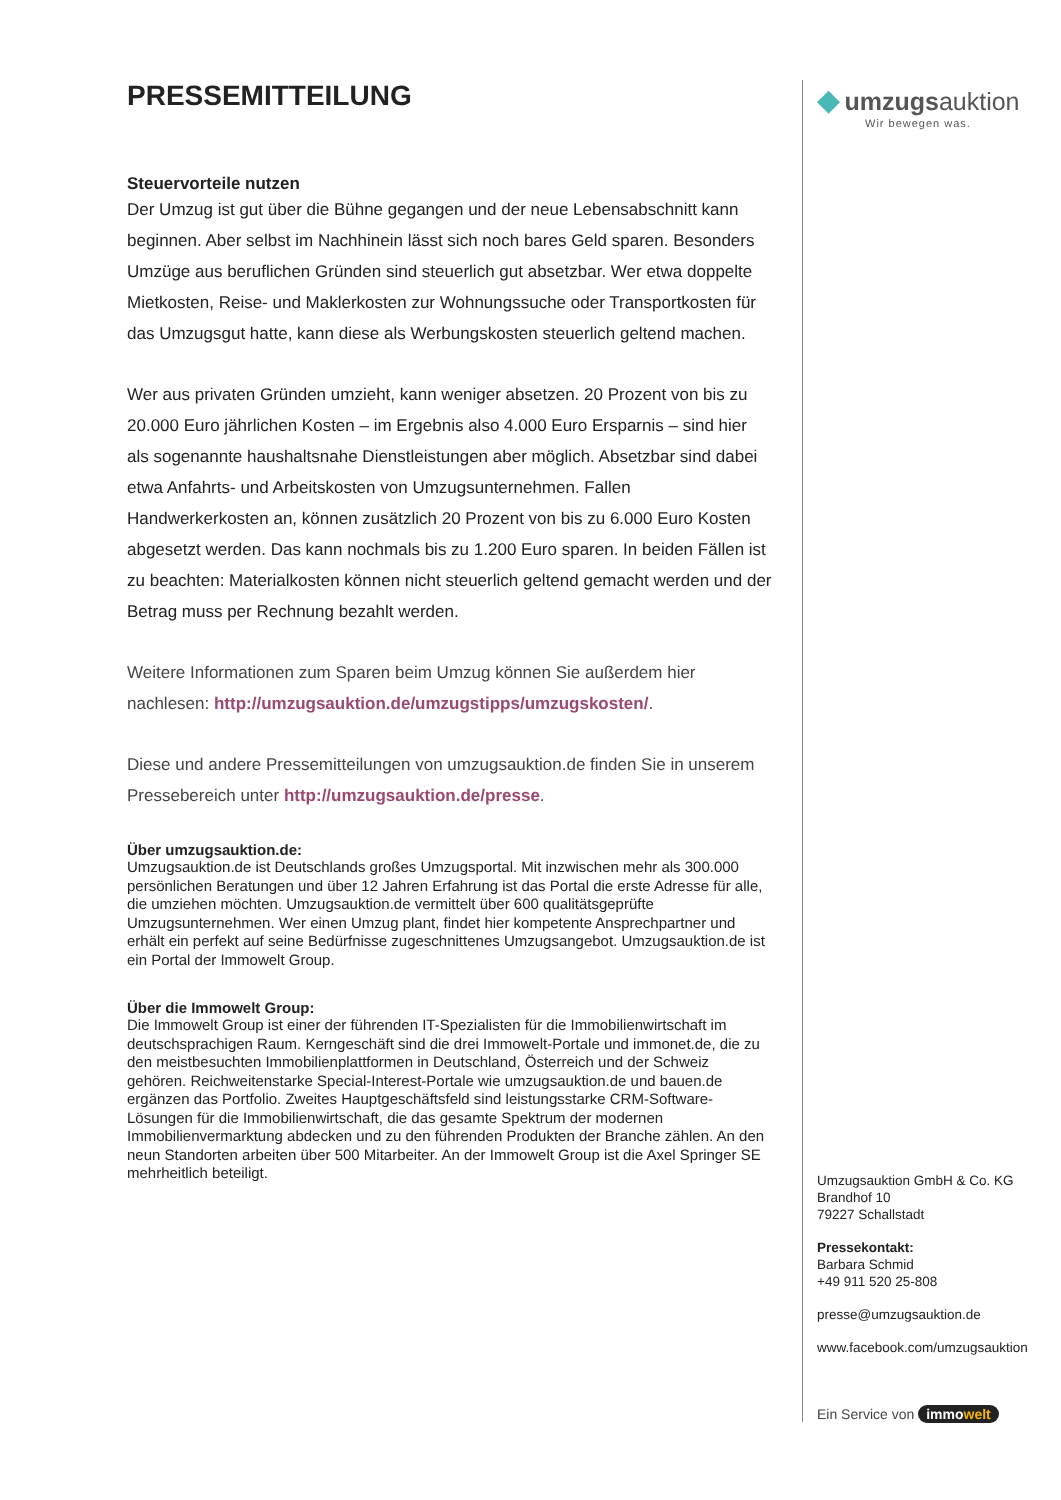PRESSEMITTEILUNG
Steuervorteile nutzen
Der Umzug ist gut über die Bühne gegangen und der neue Lebensabschnitt kann beginnen. Aber selbst im Nachhinein lässt sich noch bares Geld sparen. Besonders Umzüge aus beruflichen Gründen sind steuerlich gut absetzbar. Wer etwa doppelte Mietkosten, Reise- und Maklerkosten zur Wohnungssuche oder Transportkosten für das Umzugsgut hatte, kann diese als Werbungskosten steuerlich geltend machen.
Wer aus privaten Gründen umzieht, kann weniger absetzen. 20 Prozent von bis zu 20.000 Euro jährlichen Kosten – im Ergebnis also 4.000 Euro Ersparnis – sind hier als sogenannte haushaltsnahe Dienstleistungen aber möglich. Absetzbar sind dabei etwa Anfahrts- und Arbeitskosten von Umzugsunternehmen. Fallen Handwerkerkosten an, können zusätzlich 20 Prozent von bis zu 6.000 Euro Kosten abgesetzt werden. Das kann nochmals bis zu 1.200 Euro sparen. In beiden Fällen ist zu beachten: Materialkosten können nicht steuerlich geltend gemacht werden und der Betrag muss per Rechnung bezahlt werden.
Weitere Informationen zum Sparen beim Umzug können Sie außerdem hier nachlesen: http://umzugsauktion.de/umzugstipps/umzugskosten/.
Diese und andere Pressemitteilungen von umzugsauktion.de finden Sie in unserem Pressebereich unter http://umzugsauktion.de/presse.
Über umzugsauktion.de:
Umzugsauktion.de ist Deutschlands großes Umzugsportal. Mit inzwischen mehr als 300.000 persönlichen Beratungen und über 12 Jahren Erfahrung ist das Portal die erste Adresse für alle, die umziehen möchten. Umzugsauktion.de vermittelt über 600 qualitätsgeprüfte Umzugsunternehmen. Wer einen Umzug plant, findet hier kompetente Ansprechpartner und erhält ein perfekt auf seine Bedürfnisse zugeschnittenes Umzugsangebot. Umzugsauktion.de ist ein Portal der Immowelt Group.
Über die Immowelt Group:
Die Immowelt Group ist einer der führenden IT-Spezialisten für die Immobilienwirtschaft im deutschsprachigen Raum. Kerngeschäft sind die drei Immowelt-Portale und immonet.de, die zu den meistbesuchten Immobilienplattformen in Deutschland, Österreich und der Schweiz gehören. Reichweitenstarke Special-Interest-Portale wie umzugsauktion.de und bauen.de ergänzen das Portfolio. Zweites Hauptgeschäftsfeld sind leistungsstarke CRM-Software-Lösungen für die Immobilienwirtschaft, die das gesamte Spektrum der modernen Immobilienvermarktung abdecken und zu den führenden Produkten der Branche zählen. An den neun Standorten arbeiten über 500 Mitarbeiter. An der Immowelt Group ist die Axel Springer SE mehrheitlich beteiligt.
◆ umzugsauktion
Wir bewegen was.
Umzugsauktion GmbH & Co. KG
Brandhof 10
79227 Schallstadt
Pressekontakt:
Barbara Schmid
+49 911 520 25-808
presse@umzugsauktion.de
www.facebook.com/umzugsauktion
Ein Service von immowelt